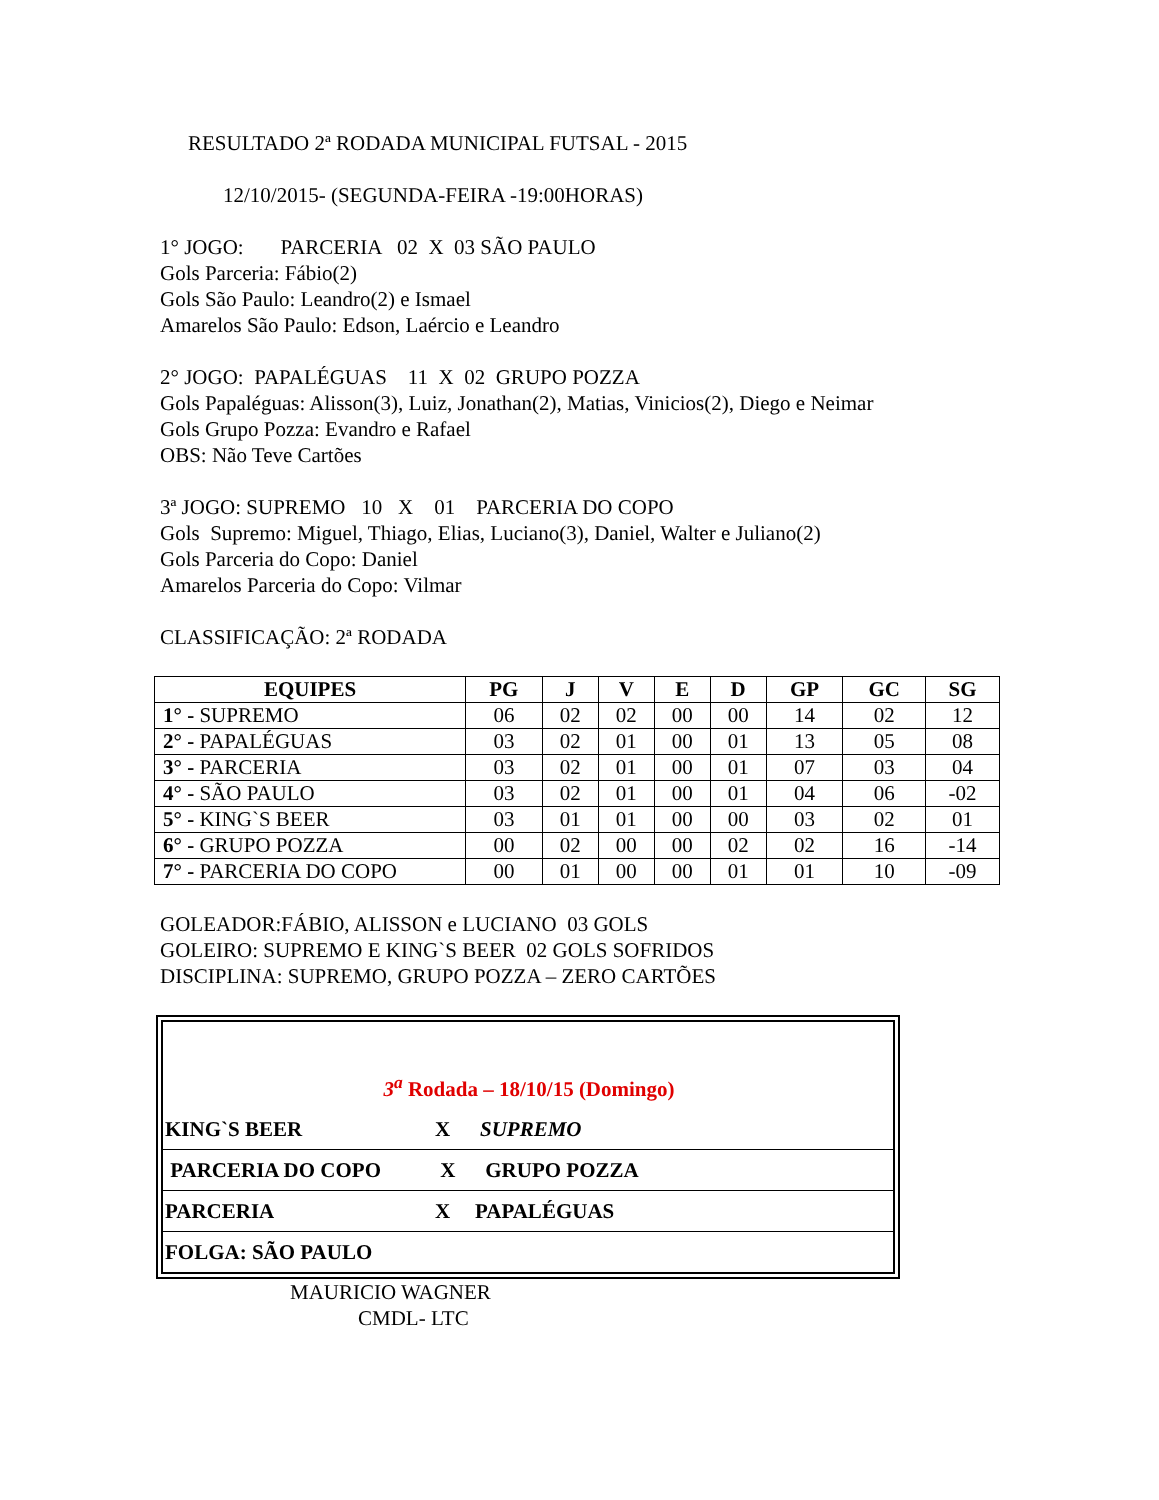RESULTADO 2ª RODADA MUNICIPAL FUTSAL - 2015
12/10/2015- (SEGUNDA-FEIRA -19:00HORAS)
1° JOGO: PARCERIA 02 X 03 SÃO PAULO
Gols Parceria: Fábio(2)
Gols São Paulo: Leandro(2) e Ismael
Amarelos São Paulo: Edson, Laércio e Leandro
2° JOGO: PAPALÉGUAS 11 X 02 GRUPO POZZA
Gols Papaléguas: Alisson(3), Luiz, Jonathan(2), Matias, Vinicios(2), Diego e Neimar
Gols Grupo Pozza: Evandro e Rafael
OBS: Não Teve Cartões
3ª JOGO: SUPREMO 10 X 01 PARCERIA DO COPO
Gols Supremo: Miguel, Thiago, Elias, Luciano(3), Daniel, Walter e Juliano(2)
Gols Parceria do Copo: Daniel
Amarelos Parceria do Copo: Vilmar
CLASSIFICAÇÃO: 2ª RODADA
| EQUIPES | PG | J | V | E | D | GP | GC | SG |
| --- | --- | --- | --- | --- | --- | --- | --- | --- |
| 1° - SUPREMO | 06 | 02 | 02 | 00 | 00 | 14 | 02 | 12 |
| 2° - PAPALÉGUAS | 03 | 02 | 01 | 00 | 01 | 13 | 05 | 08 |
| 3° - PARCERIA | 03 | 02 | 01 | 00 | 01 | 07 | 03 | 04 |
| 4° - SÃO PAULO | 03 | 02 | 01 | 00 | 01 | 04 | 06 | -02 |
| 5° - KING`S BEER | 03 | 01 | 01 | 00 | 00 | 03 | 02 | 01 |
| 6° - GRUPO POZZA | 00 | 02 | 00 | 00 | 02 | 02 | 16 | -14 |
| 7° - PARCERIA DO COPO | 00 | 01 | 00 | 00 | 01 | 01 | 10 | -09 |
GOLEADOR:FÁBIO, ALISSON e LUCIANO 03 GOLS
GOLEIRO: SUPREMO E KING`S BEER 02 GOLS SOFRIDOS
DISCIPLINA: SUPREMO, GRUPO POZZA – ZERO CARTÕES
3<sup>a</sup> Rodada – 18/10/15 (Domingo)
KING`S BEER X SUPREMO
PARCERIA DO COPO X GRUPO POZZA
PARCERIA X PAPALÉGUAS
FOLGA: SÃO PAULO
MAURICIO WAGNER
CMDL- LTC